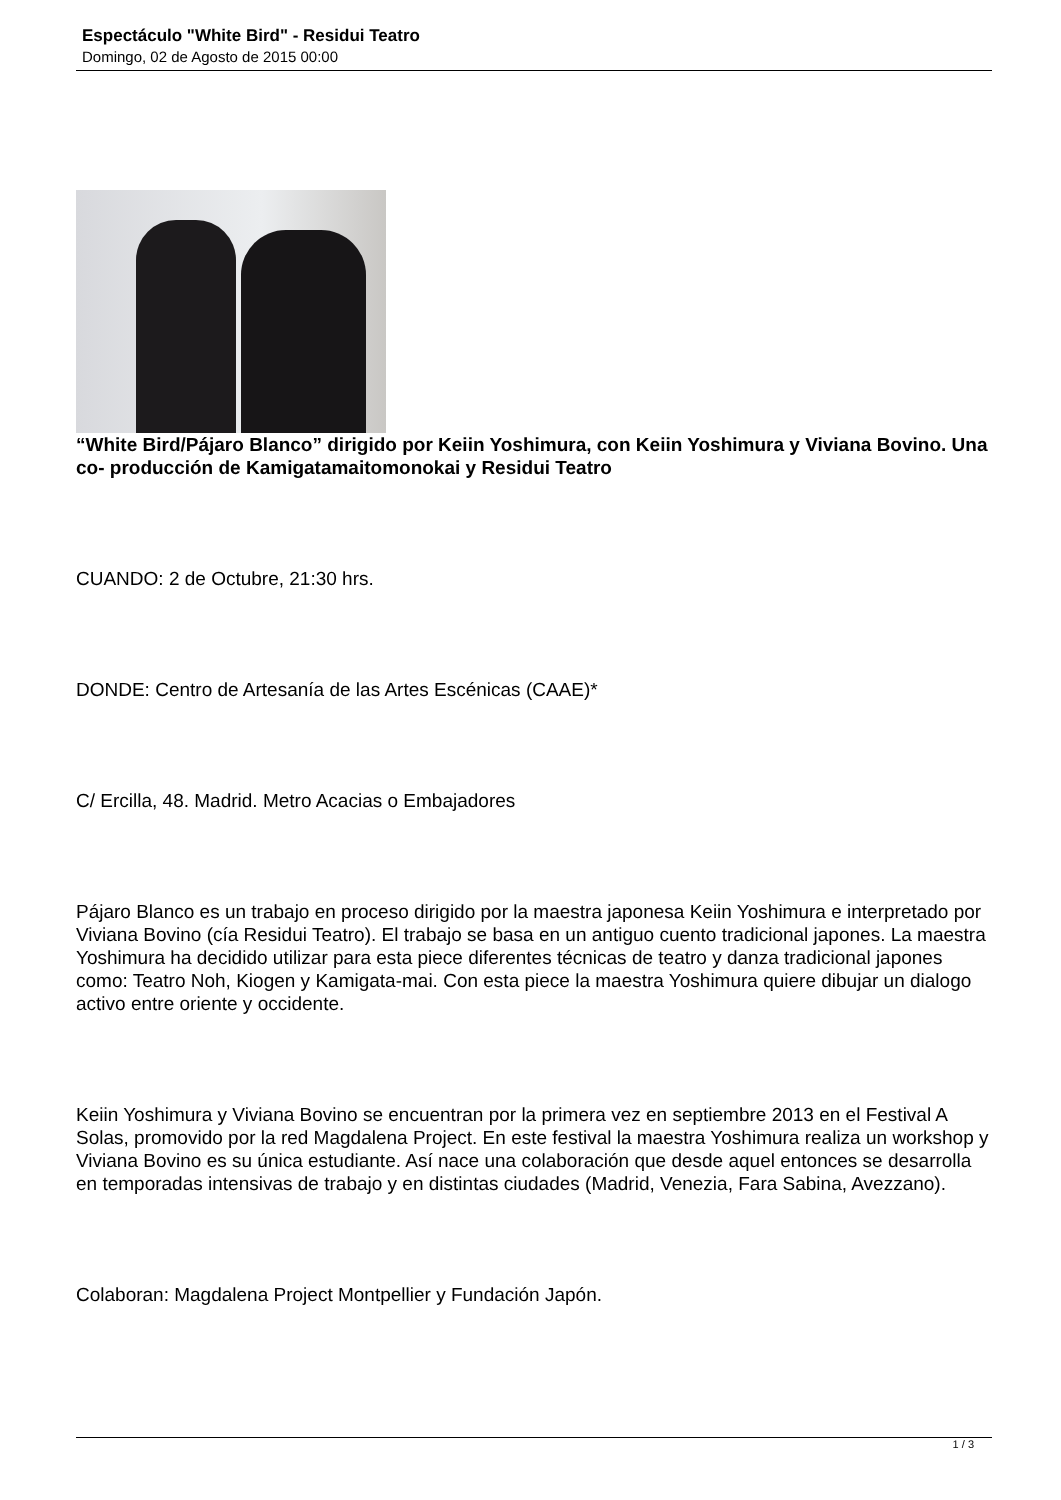Espectáculo "White Bird" - Residui Teatro
Domingo, 02 de Agosto de 2015 00:00
“White Bird/Pájaro Blanco” dirigido por Keiin Yoshimura, con Keiin Yoshimura y Viviana Bovino. Una co- producción de Kamigatamaitomonokai y Residui Teatro
CUANDO: 2 de Octubre, 21:30 hrs.
DONDE: Centro de Artesanía de las Artes Escénicas (CAAE)*
C/ Ercilla, 48. Madrid. Metro Acacias o Embajadores
Pájaro Blanco es un trabajo en proceso dirigido por la maestra japonesa Keiin Yoshimura e interpretado por Viviana Bovino (cía Residui Teatro). El trabajo se basa en un antiguo cuento tradicional japones. La maestra Yoshimura ha decidido utilizar para esta piece diferentes técnicas de teatro y danza tradicional japones como: Teatro Noh, Kiogen y Kamigata-mai. Con esta piece la maestra Yoshimura quiere dibujar un dialogo activo entre oriente y occidente.
Keiin Yoshimura y Viviana Bovino se encuentran por la primera vez en septiembre 2013 en el Festival A Solas, promovido por la red Magdalena Project. En este festival la maestra Yoshimura realiza un workshop y Viviana Bovino es su única estudiante. Así nace una colaboración que desde aquel entonces se desarrolla en temporadas intensivas de trabajo y en distintas ciudades (Madrid, Venezia, Fara Sabina, Avezzano).
Colaboran: Magdalena Project Montpellier y Fundación Japón.
1 / 3